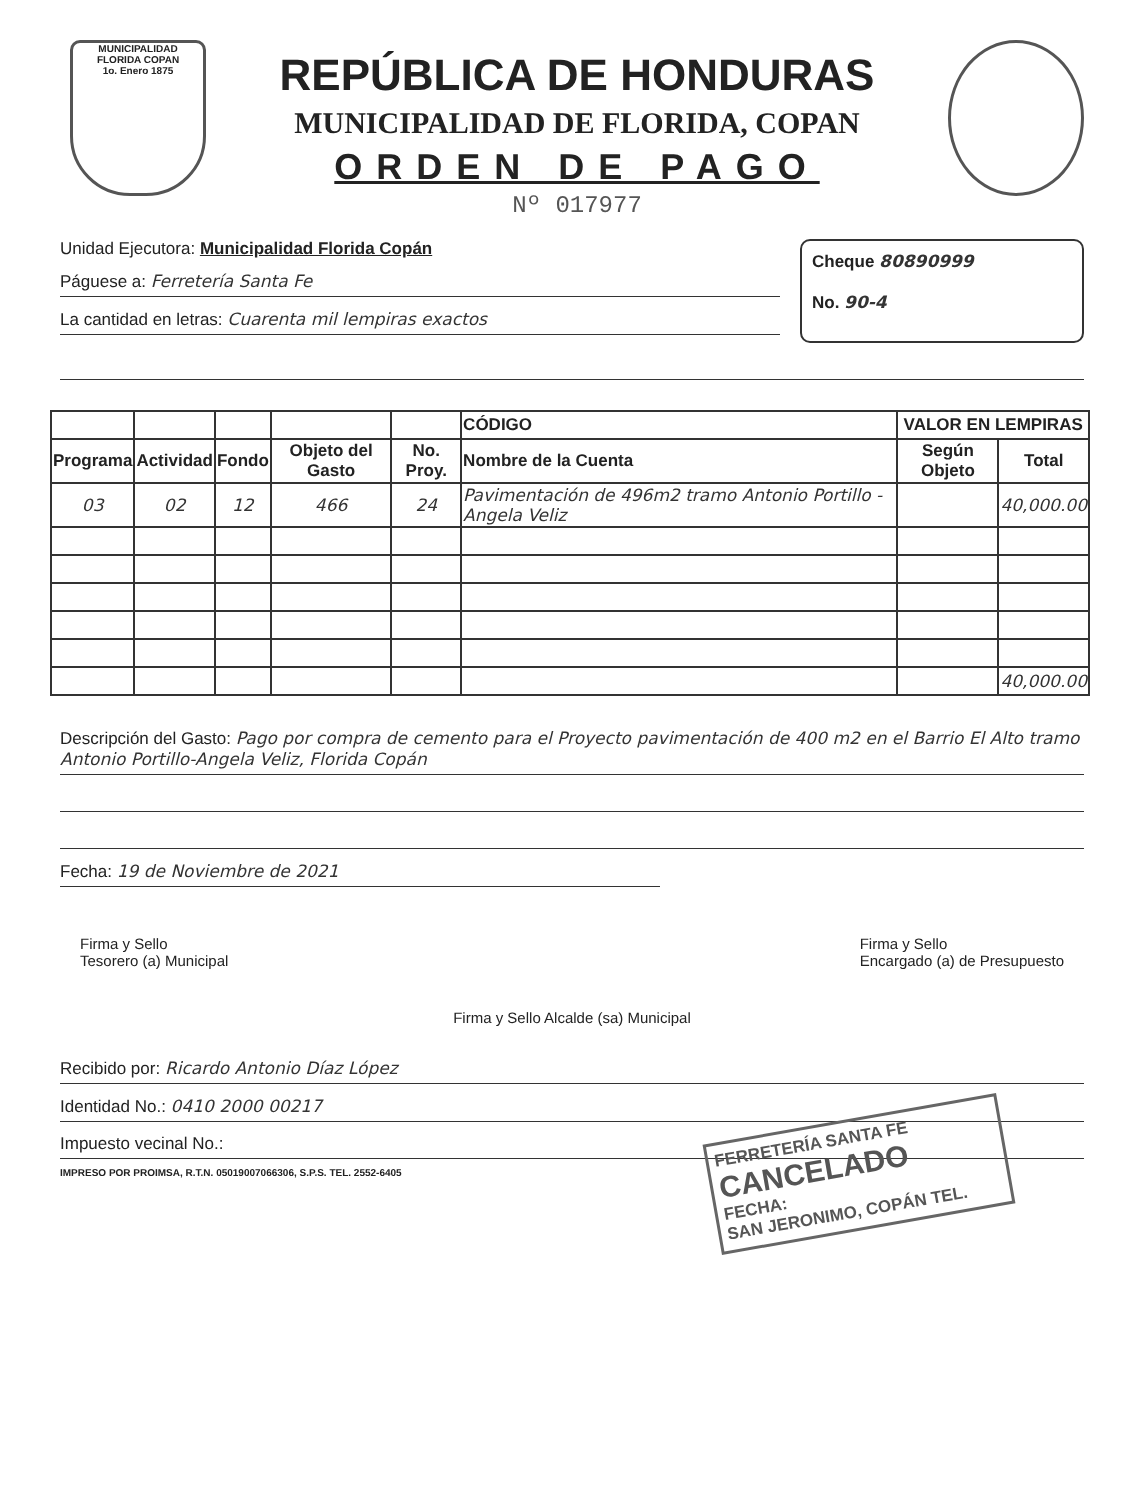MUNICIPALIDAD
FLORIDA COPAN
1o. Enero 1875
REPÚBLICA DE HONDURAS
MUNICIPALIDAD DE FLORIDA, COPAN
ORDEN DE PAGO
Nº 017977
Unidad Ejecutora: Municipalidad Florida Copán
Páguese a: Ferretería Santa Fe
La cantidad en letras: Cuarenta mil lempiras exactos
Cheque 80890999
No. 90-4
| | | | | | CÓDIGO | VALOR EN LEMPIRAS | |
| --- | --- | --- | --- | --- | --- | --- | --- |
| Programa | Actividad | Fondo | Objeto del Gasto | No. Proy. | Nombre de la Cuenta | Según Objeto | Total |
| 03 | 02 | 12 | 466 | 24 | Pavimentación de 496m2 tramo Antonio Portillo - Angela Veliz | | 40,000.00 |
| | | | | | | | 40,000.00 |
Descripción del Gasto: Pago por compra de cemento para el Proyecto pavimentación de 400 m2 en el Barrio El Alto tramo Antonio Portillo-Angela Veliz, Florida Copán
Fecha: 19 de Noviembre de 2021
Firma y Sello
Tesorero (a) Municipal
Firma y Sello
Encargado (a) de Presupuesto
Firma y Sello Alcalde (sa) Municipal
Recibido por: Ricardo Antonio Díaz López
Identidad No.: 0410 2000 00217
Impuesto vecinal No.:
IMPRESO POR PROIMSA, R.T.N. 05019007066306, S.P.S. TEL. 2552-6405
FERRETERÍA SANTA FE
CANCELADO
FECHA:
SAN JERONIMO, COPÁN TEL.